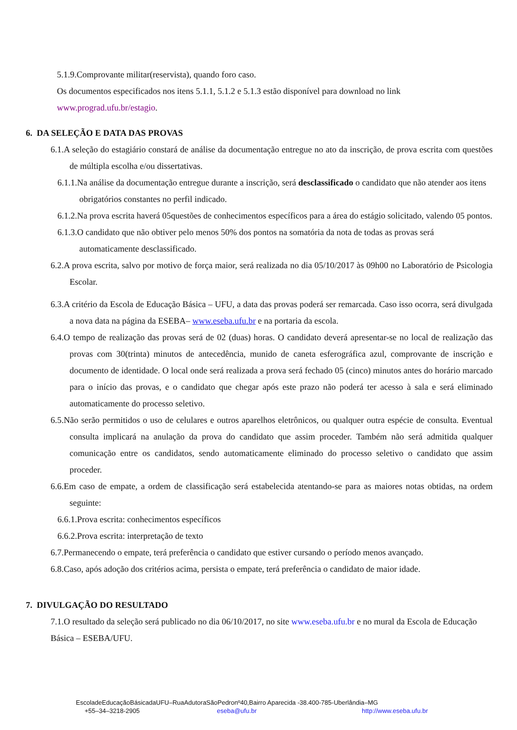5.1.9.Comprovante militar(reservista), quando foro caso.
Os documentos especificados nos itens 5.1.1, 5.1.2 e 5.1.3 estão disponível para download no link
www.prograd.ufu.br/estagio.
6. DA SELEÇÃO E DATA DAS PROVAS
6.1.A seleção do estagiário constará de análise da documentação entregue no ato da inscrição, de prova escrita com questões de múltipla escolha e/ou dissertativas.
6.1.1.Na análise da documentação entregue durante a inscrição, será desclassificado o candidato que não atender aos itens obrigatórios constantes no perfil indicado.
6.1.2.Na prova escrita haverá 05questões de conhecimentos específicos para a área do estágio solicitado, valendo 05 pontos.
6.1.3.O candidato que não obtiver pelo menos 50% dos pontos na somatória da nota de todas as provas será automaticamente desclassificado.
6.2.A prova escrita, salvo por motivo de força maior, será realizada no dia 05/10/2017 às 09h00 no Laboratório de Psicologia Escolar.
6.3.A critério da Escola de Educação Básica – UFU, a data das provas poderá ser remarcada. Caso isso ocorra, será divulgada a nova data na página da ESEBA– www.eseba.ufu.br e na portaria da escola.
6.4.O tempo de realização das provas será de 02 (duas) horas. O candidato deverá apresentar-se no local de realização das provas com 30(trinta) minutos de antecedência, munido de caneta esferográfica azul, comprovante de inscrição e documento de identidade. O local onde será realizada a prova será fechado 05 (cinco) minutos antes do horário marcado para o início das provas, e o candidato que chegar após este prazo não poderá ter acesso à sala e será eliminado automaticamente do processo seletivo.
6.5.Não serão permitidos o uso de celulares e outros aparelhos eletrônicos, ou qualquer outra espécie de consulta. Eventual consulta implicará na anulação da prova do candidato que assim proceder. Também não será admitida qualquer comunicação entre os candidatos, sendo automaticamente eliminado do processo seletivo o candidato que assim proceder.
6.6.Em caso de empate, a ordem de classificação será estabelecida atentando-se para as maiores notas obtidas, na ordem seguinte:
6.6.1.Prova escrita: conhecimentos específicos
6.6.2.Prova escrita: interpretação de texto
6.7.Permanecendo o empate, terá preferência o candidato que estiver cursando o período menos avançado.
6.8.Caso, após adoção dos critérios acima, persista o empate, terá preferência o candidato de maior idade.
7. DIVULGAÇÃO DO RESULTADO
7.1.O resultado da seleção será publicado no dia 06/10/2017, no site www.eseba.ufu.br e no mural da Escola de Educação Básica – ESEBA/UFU.
EscoladeEducaçãoBásicadaUFU–RuaAdutoraSãoPedronº40,Bairro Aparecida -38.400-785-Uberlândia–MG
+55–34–3218-2905 eseba@ufu.br http://www.eseba.ufu.br